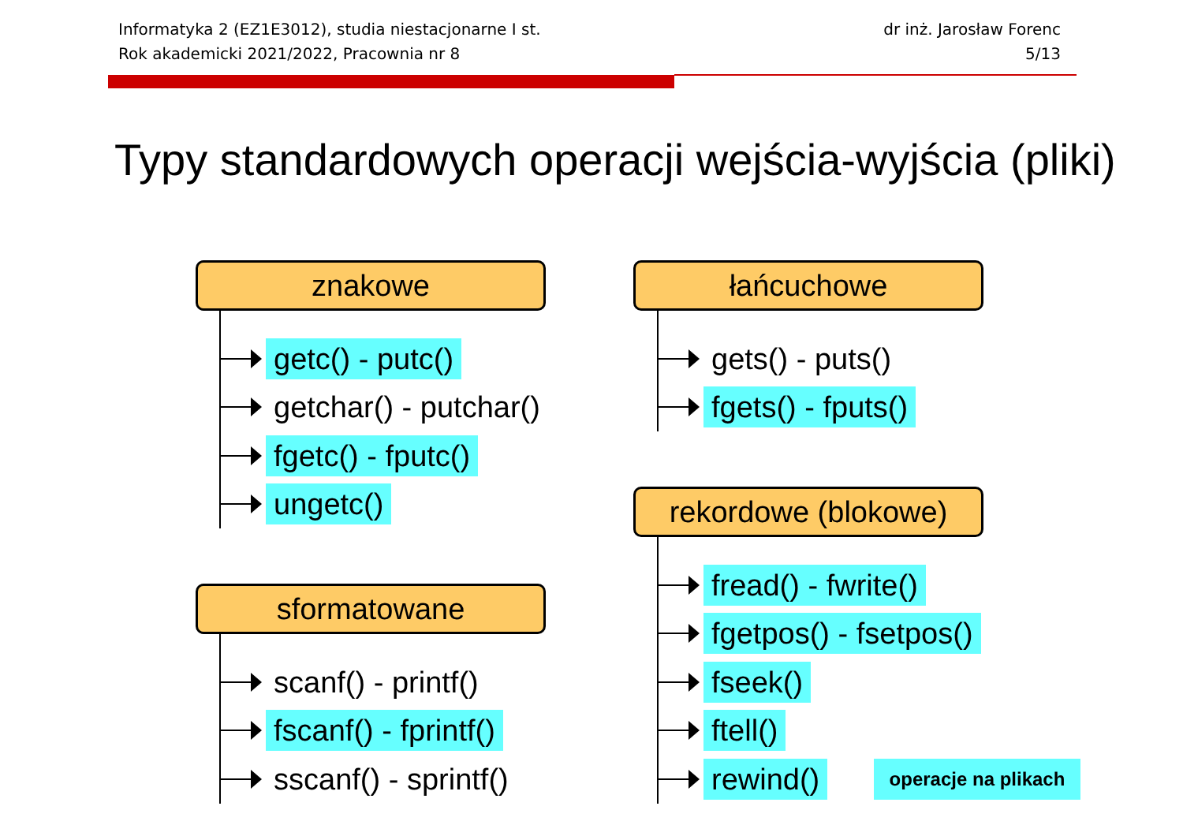Informatyka 2 (EZ1E3012), studia niestacjonarne I st.
Rok akademicki 2021/2022, Pracownia nr 8
dr inż. Jarosław Forenc
5/13
Typy standardowych operacji wejścia-wyjścia (pliki)
znakowe
getc() - putc()
getchar() - putchar()
fgetc() - fputc()
ungetc()
sformatowane
scanf() - printf()
fscanf() - fprintf()
sscanf() - sprintf()
łańcuchowe
gets() - puts()
fgets() - fputs()
rekordowe (blokowe)
fread() - fwrite()
fgetpos() - fsetpos()
fseek()
ftell()
rewind()
operacje na plikach